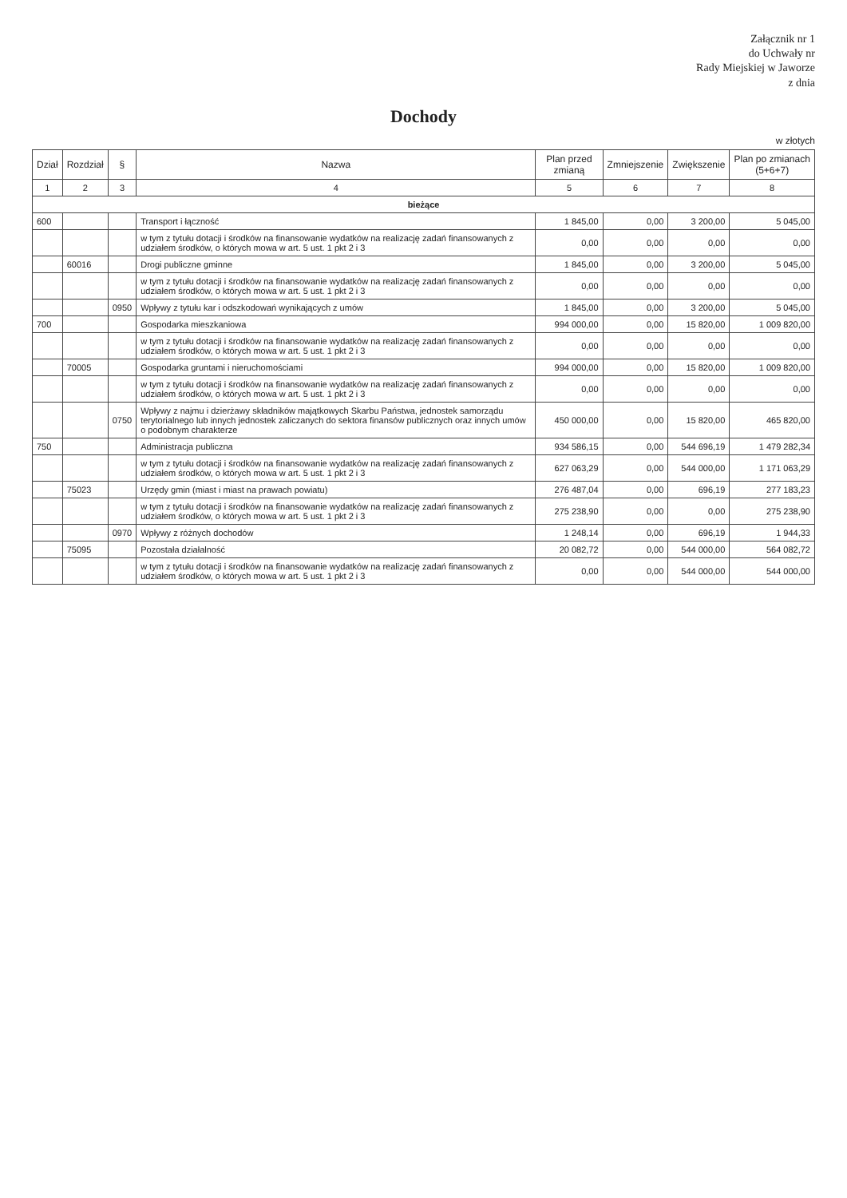Załącznik nr 1
do Uchwały nr
Rady Miejskiej w Jaworze
z dnia
Dochody
w złotych
| Dział | Rozdział | § | Nazwa | Plan przed zmianą | Zmniejszenie | Zwiększenie | Plan po zmianach (5+6+7) |
| --- | --- | --- | --- | --- | --- | --- | --- |
| 1 | 2 | 3 | 4 | 5 | 6 | 7 | 8 |
| bieżące | | | | | | | |
| 600 | | | Transport i łączność | 1 845,00 | 0,00 | 3 200,00 | 5 045,00 |
| | | | w tym z tytułu dotacji i środków na finansowanie wydatków na realizację zadań finansowanych z udziałem środków, o których mowa w art. 5 ust. 1 pkt 2 i 3 | 0,00 | 0,00 | 0,00 | 0,00 |
| | 60016 | | Drogi publiczne gminne | 1 845,00 | 0,00 | 3 200,00 | 5 045,00 |
| | | | w tym z tytułu dotacji i środków na finansowanie wydatków na realizację zadań finansowanych z udziałem środków, o których mowa w art. 5 ust. 1 pkt 2 i 3 | 0,00 | 0,00 | 0,00 | 0,00 |
| | | 0950 | Wpływy z tytułu kar i odszkodowań wynikających z umów | 1 845,00 | 0,00 | 3 200,00 | 5 045,00 |
| 700 | | | Gospodarka mieszkaniowa | 994 000,00 | 0,00 | 15 820,00 | 1 009 820,00 |
| | | | w tym z tytułu dotacji i środków na finansowanie wydatków na realizację zadań finansowanych z udziałem środków, o których mowa w art. 5 ust. 1 pkt 2 i 3 | 0,00 | 0,00 | 0,00 | 0,00 |
| | 70005 | | Gospodarka gruntami i nieruchomościami | 994 000,00 | 0,00 | 15 820,00 | 1 009 820,00 |
| | | | w tym z tytułu dotacji i środków na finansowanie wydatków na realizację zadań finansowanych z udziałem środków, o których mowa w art. 5 ust. 1 pkt 2 i 3 | 0,00 | 0,00 | 0,00 | 0,00 |
| | | 0750 | Wpływy z najmu i dzierżawy składników majątkowych Skarbu Państwa, jednostek samorządu terytorialnego lub innych jednostek zaliczanych do sektora finansów publicznych oraz innych umów o podobnym charakterze | 450 000,00 | 0,00 | 15 820,00 | 465 820,00 |
| 750 | | | Administracja publiczna | 934 586,15 | 0,00 | 544 696,19 | 1 479 282,34 |
| | | | w tym z tytułu dotacji i środków na finansowanie wydatków na realizację zadań finansowanych z udziałem środków, o których mowa w art. 5 ust. 1 pkt 2 i 3 | 627 063,29 | 0,00 | 544 000,00 | 1 171 063,29 |
| | 75023 | | Urzędy gmin (miast i miast na prawach powiatu) | 276 487,04 | 0,00 | 696,19 | 277 183,23 |
| | | | w tym z tytułu dotacji i środków na finansowanie wydatków na realizację zadań finansowanych z udziałem środków, o których mowa w art. 5 ust. 1 pkt 2 i 3 | 275 238,90 | 0,00 | 0,00 | 275 238,90 |
| | | 0970 | Wpływy z różnych dochodów | 1 248,14 | 0,00 | 696,19 | 1 944,33 |
| | 75095 | | Pozostała działalność | 20 082,72 | 0,00 | 544 000,00 | 564 082,72 |
| | | | w tym z tytułu dotacji i środków na finansowanie wydatków na realizację zadań finansowanych z udziałem środków, o których mowa w art. 5 ust. 1 pkt 2 i 3 | 0,00 | 0,00 | 544 000,00 | 544 000,00 |